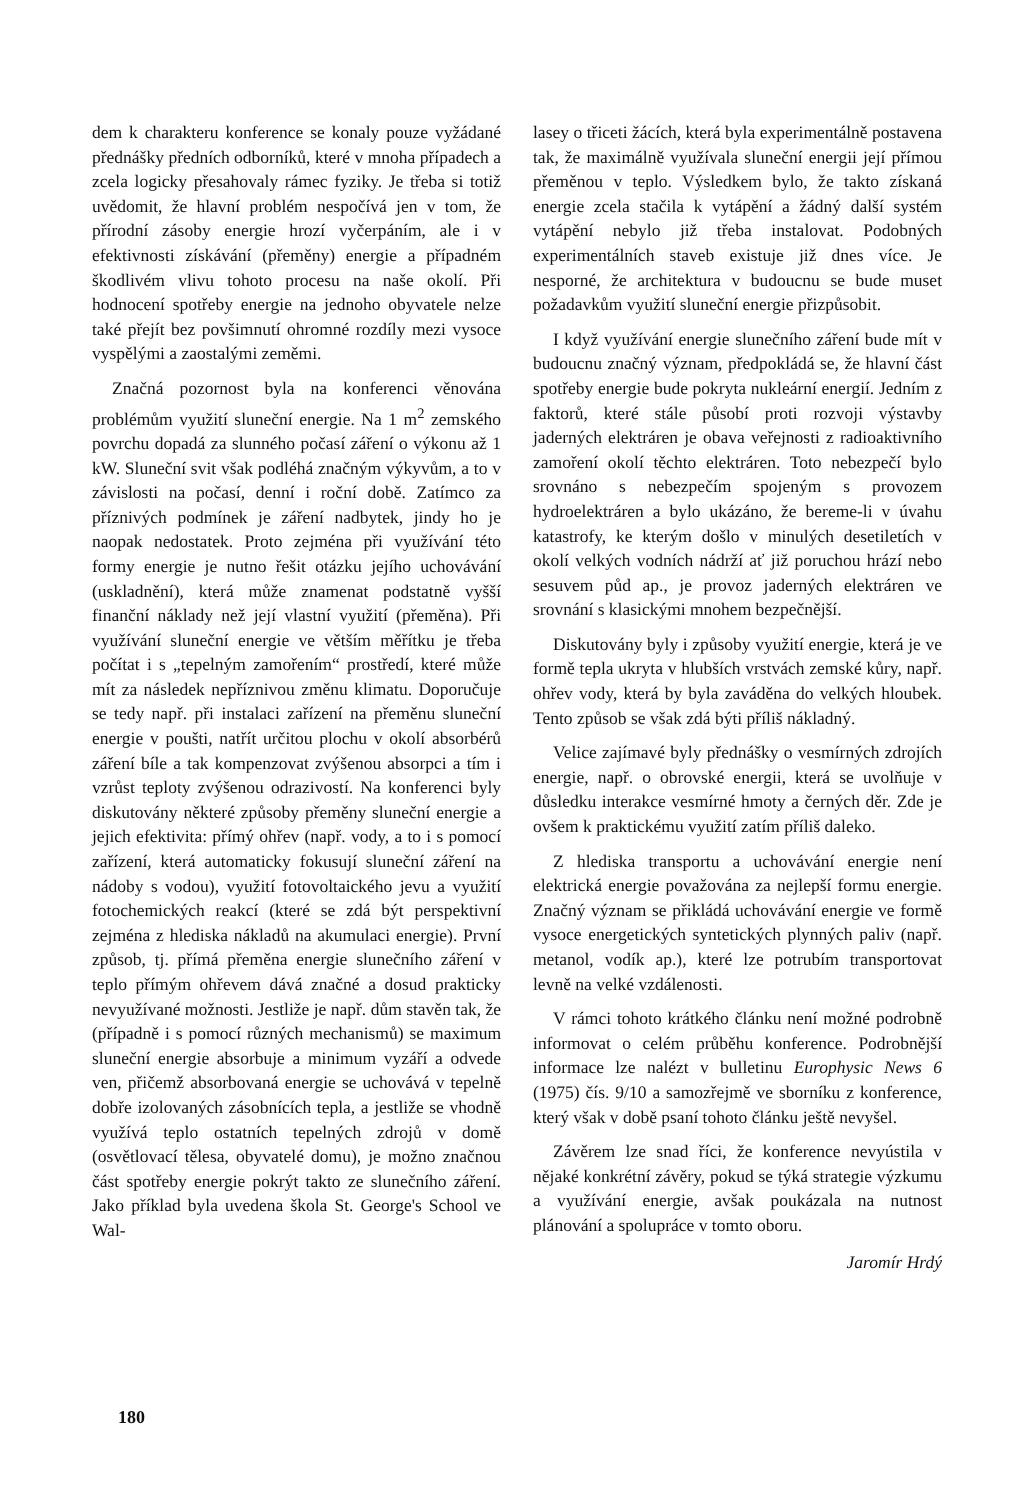dem k charakteru konference se konaly pouze vyžádané přednášky předních odborníků, které v mnoha případech a zcela logicky přesahovaly rámec fyziky. Je třeba si totiž uvědomit, že hlavní problém nespočívá jen v tom, že přírodní zásoby energie hrozí vyčerpáním, ale i v efektivnosti získávání (přeměny) energie a případném škodlivém vlivu tohoto procesu na naše okolí. Při hodnocení spotřeby energie na jednoho obyvatele nelze také přejít bez povšimnutí ohromné rozdíly mezi vysoce vyspělými a zaostalými zeměmi.
Značná pozornost byla na konferenci věnována problémům využití sluneční energie. Na 1 m<sup>2</sup> zemského povrchu dopadá za slunného počasí záření o výkonu až 1 kW. Sluneční svit však podléhá značným výkyvům, a to v závislosti na počasí, denní i roční době. Zatímco za příznivých podmínek je záření nadbytek, jindy ho je naopak nedostatek. Proto zejména při využívání této formy energie je nutno řešit otázku jejího uchovávání (uskladnění), která může znamenat podstatně vyšší finanční náklady než její vlastní využití (přeměna). Při využívání sluneční energie ve větším měřítku je třeba počítat i s „tepelným zamořením“ prostředí, které může mít za následek nepříznivou změnu klimatu. Doporučuje se tedy např. při instalaci zařízení na přeměnu sluneční energie v poušti, natřít určitou plochu v okolí absorbérů záření bíle a tak kompenzovat zvýšenou absorpci a tím i vzrůst teploty zvýšenou odrazivostí. Na konferenci byly diskutovány některé způsoby přeměny sluneční energie a jejich efektivita: přímý ohřev (např. vody, a to i s pomocí zařízení, která automaticky fokusují sluneční záření na nádoby s vodou), využití fotovoltaického jevu a využití fotochemických reakcí (které se zdá být perspektivní zejména z hlediska nákladů na akumulaci energie). První způsob, tj. přímá přeměna energie slunečního záření v teplo přímým ohřevem dává značné a dosud prakticky nevyužívané možnosti. Jestliže je např. dům stavěn tak, že (případně i s pomocí různých mechanismů) se maximum sluneční energie absorbuje a minimum vyzáří a odvede ven, přičemž absorbovaná energie se uchovává v tepelně dobře izolovaných zásobnících tepla, a jestliže se vhodně využívá teplo ostatních tepelných zdrojů v domě (osvětlovací tělesa, obyvatelé domu), je možno značnou část spotřeby energie pokrýt takto ze slunečního záření. Jako příklad byla uvedena škola St. George's School ve Wal-
lasey o třiceti žácích, která byla experimentálně postavena tak, že maximálně využívala sluneční energii její přímou přeměnou v teplo. Výsledkem bylo, že takto získaná energie zcela stačila k vytápění a žádný další systém vytápění nebylo již třeba instalovat. Podobných experimentálních staveb existuje již dnes více. Je nesporné, že architektura v budoucnu se bude muset požadavkům využití sluneční energie přizpůsobit.
I když využívání energie slunečního záření bude mít v budoucnu značný význam, předpokládá se, že hlavní část spotřeby energie bude pokryta nukleární energií. Jedním z faktorů, které stále působí proti rozvoji výstavby jaderných elektráren je obava veřejnosti z radioaktivního zamoření okolí těchto elektráren. Toto nebezpečí bylo srovnáno s nebezpečím spojeným s provozem hydroelektráren a bylo ukázáno, že bereme-li v úvahu katastrofy, ke kterým došlo v minulých desetiletích v okolí velkých vodních nádrží ať již poruchou hrází nebo sesuvem půd ap., je provoz jaderných elektráren ve srovnání s klasickými mnohem bezpečnější.
Diskutovány byly i způsoby využití energie, která je ve formě tepla ukryta v hlubších vrstvách zemské kůry, např. ohřev vody, která by byla zaváděna do velkých hloubek. Tento způsob se však zdá býti příliš nákladný.
Velice zajímavé byly přednášky o vesmírných zdrojích energie, např. o obrovské energii, která se uvolňuje v důsledku interakce vesmírné hmoty a černých děr. Zde je ovšem k praktickému využití zatím příliš daleko.
Z hlediska transportu a uchovávání energie není elektrická energie považována za nejlepší formu energie. Značný význam se přikládá uchovávání energie ve formě vysoce energetických syntetických plynných paliv (např. metanol, vodík ap.), které lze potrubím transportovat levně na velké vzdálenosti.
V rámci tohoto krátkého článku není možné podrobně informovat o celém průběhu konference. Podrobnější informace lze nalézt v bulletinu Europhysic News 6 (1975) čís. 9/10 a samozřejmě ve sborníku z konference, který však v době psaní tohoto článku ještě nevyšel.
Závěrem lze snad říci, že konference nevyústila v nějaké konkrétní závěry, pokud se týká strategie výzkumu a využívání energie, avšak poukázala na nutnost plánování a spolupráce v tomto oboru.
Jaromír Hrdý
180